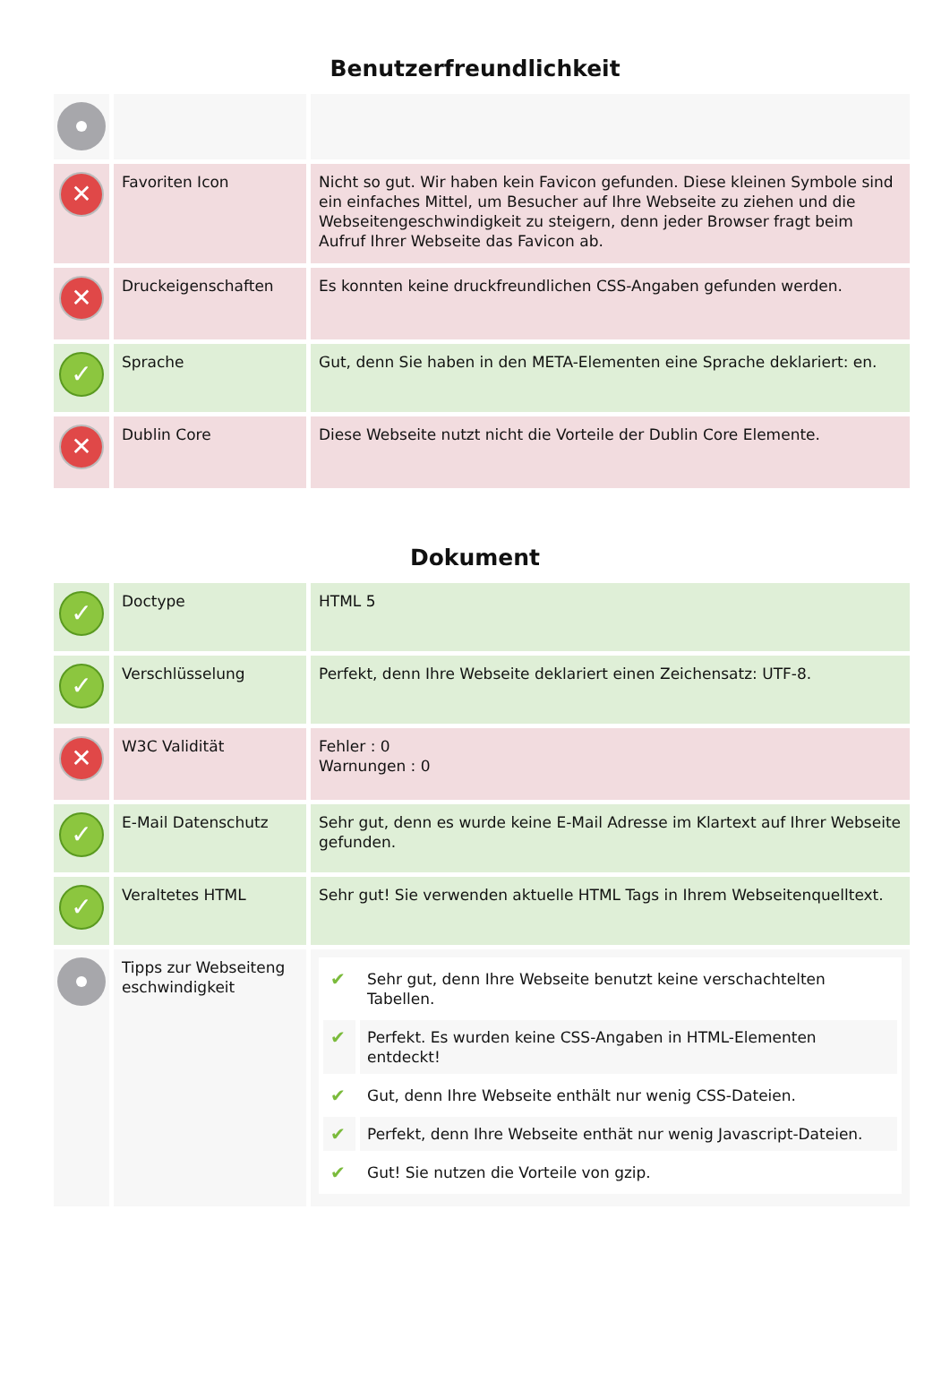Benutzerfreundlichkeit
| ✕ | Favoriten Icon | Nicht so gut. Wir haben kein Favicon gefunden. Diese kleinen Symbole sind ein einfaches Mittel, um Besucher auf Ihre Webseite zu ziehen und die Webseitengeschwindigkeit zu steigern, denn jeder Browser fragt beim Aufruf Ihrer Webseite das Favicon ab. |
| ✕ | Druckeigenschaften | Es konnten keine druckfreundlichen CSS-Angaben gefunden werden. |
| ✓ | Sprache | Gut, denn Sie haben in den META-Elementen eine Sprache deklariert: en. |
| ✕ | Dublin Core | Diese Webseite nutzt nicht die Vorteile der Dublin Core Elemente. |
Dokument
| ✓ | Doctype | HTML 5 |
| ✓ | Verschlüsselung | Perfekt, denn Ihre Webseite deklariert einen Zeichensatz: UTF-8. |
| ✕ | W3C Validität | Fehler : 0 Warnungen : 0 |
| ✓ | E-Mail Datenschutz | Sehr gut, denn es wurde keine E-Mail Adresse im Klartext auf Ihrer Webseite gefunden. |
| ✓ | Veraltetes HTML | Sehr gut! Sie verwenden aktuelle HTML Tags in Ihrem Webseitenquelltext. |
| | Tipps zur Webseiteng eschwindigkeit | / ✔ / Sehr gut, denn Ihre Webseite benutzt keine verschachtelten Tabellen. / / ✔ / Perfekt. Es wurden keine CSS-Angaben in HTML-Elementen entdeckt! / / ✔ / Gut, denn Ihre Webseite enthält nur wenig CSS-Dateien. / / ✔ / Perfekt, denn Ihre Webseite enthät nur wenig Javascript-Dateien. / / ✔ / Gut! Sie nutzen die Vorteile von gzip. / |